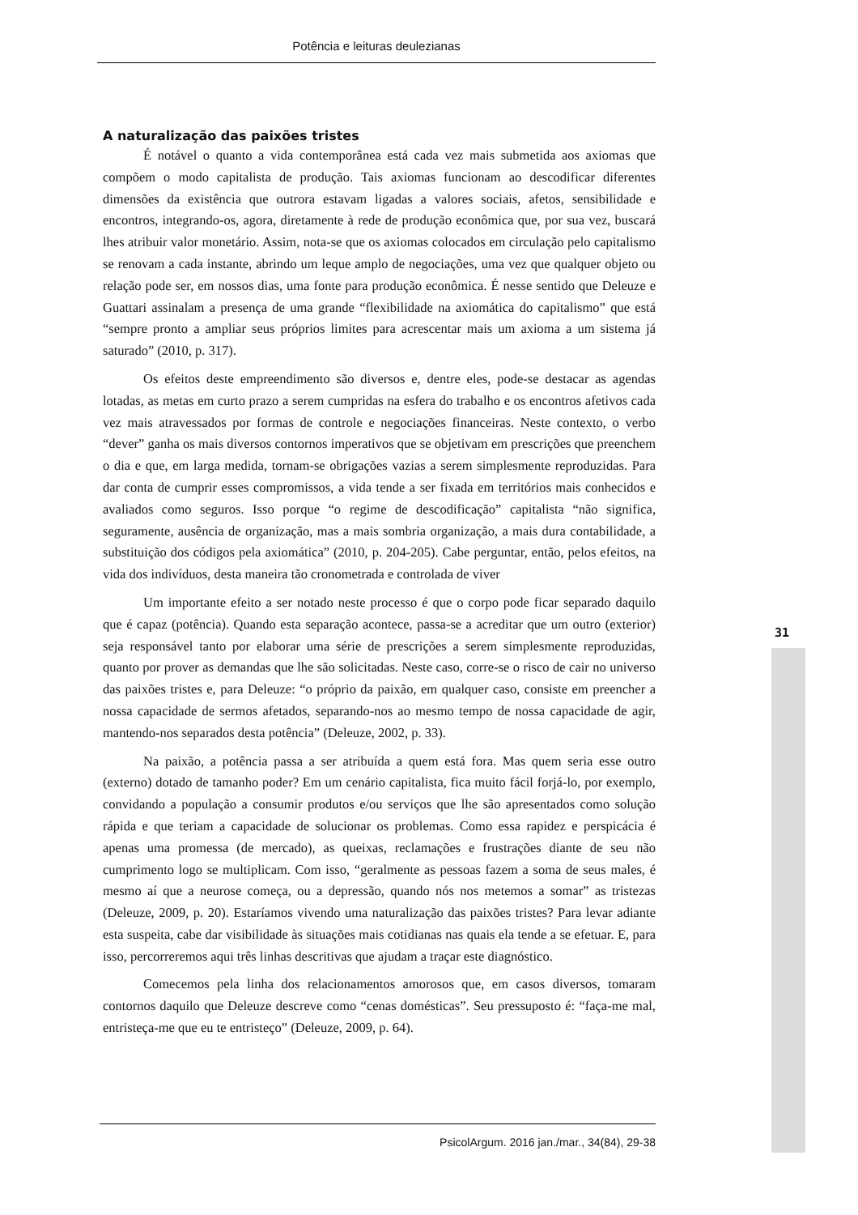Potência e leituras deulezianas
A naturalização das paixões tristes
É notável o quanto a vida contemporânea está cada vez mais submetida aos axiomas que compõem o modo capitalista de produção. Tais axiomas funcionam ao descodificar diferentes dimensões da existência que outrora estavam ligadas a valores sociais, afetos, sensibilidade e encontros, integrando-os, agora, diretamente à rede de produção econômica que, por sua vez, buscará lhes atribuir valor monetário. Assim, nota-se que os axiomas colocados em circulação pelo capitalismo se renovam a cada instante, abrindo um leque amplo de negociações, uma vez que qualquer objeto ou relação pode ser, em nossos dias, uma fonte para produção econômica. É nesse sentido que Deleuze e Guattari assinalam a presença de uma grande “flexibilidade na axiomática do capitalismo” que está “sempre pronto a ampliar seus próprios limites para acrescentar mais um axioma a um sistema já saturado” (2010, p. 317).
Os efeitos deste empreendimento são diversos e, dentre eles, pode-se destacar as agendas lotadas, as metas em curto prazo a serem cumpridas na esfera do trabalho e os encontros afetivos cada vez mais atravessados por formas de controle e negociações financeiras. Neste contexto, o verbo “dever” ganha os mais diversos contornos imperativos que se objetivam em prescrições que preenchem o dia e que, em larga medida, tornam-se obrigações vazias a serem simplesmente reproduzidas. Para dar conta de cumprir esses compromissos, a vida tende a ser fixada em territórios mais conhecidos e avaliados como seguros. Isso porque “o regime de descodificação” capitalista “não significa, seguramente, ausência de organização, mas a mais sombria organização, a mais dura contabilidade, a substituição dos códigos pela axiomática” (2010, p. 204-205). Cabe perguntar, então, pelos efeitos, na vida dos indivíduos, desta maneira tão cronometrada e controlada de viver
Um importante efeito a ser notado neste processo é que o corpo pode ficar separado daquilo que é capaz (potência). Quando esta separação acontece, passa-se a acreditar que um outro (exterior) seja responsável tanto por elaborar uma série de prescrições a serem simplesmente reproduzidas, quanto por prover as demandas que lhe são solicitadas. Neste caso, corre-se o risco de cair no universo das paixões tristes e, para Deleuze: “o próprio da paixão, em qualquer caso, consiste em preencher a nossa capacidade de sermos afetados, separando-nos ao mesmo tempo de nossa capacidade de agir, mantendo-nos separados desta potência” (Deleuze, 2002, p. 33).
Na paixão, a potência passa a ser atribuída a quem está fora. Mas quem seria esse outro (externo) dotado de tamanho poder? Em um cenário capitalista, fica muito fácil forjá-lo, por exemplo, convidando a população a consumir produtos e/ou serviços que lhe são apresentados como solução rápida e que teriam a capacidade de solucionar os problemas. Como essa rapidez e perspicácia é apenas uma promessa (de mercado), as queixas, reclamações e frustrações diante de seu não cumprimento logo se multiplicam. Com isso, “geralmente as pessoas fazem a soma de seus males, é mesmo aí que a neurose começa, ou a depressão, quando nós nos metemos a somar” as tristezas (Deleuze, 2009, p. 20). Estaríamos vivendo uma naturalização das paixões tristes? Para levar adiante esta suspeita, cabe dar visibilidade às situações mais cotidianas nas quais ela tende a se efetuar. E, para isso, percorreremos aqui três linhas descritivas que ajudam a traçar este diagnóstico.
Comecemos pela linha dos relacionamentos amorosos que, em casos diversos, tomaram contornos daquilo que Deleuze descreve como “cenas domésticas”. Seu pressuposto é: “faça-me mal, entristeça-me que eu te entristeço” (Deleuze, 2009, p. 64).
31
PsicolArgum. 2016 jan./mar., 34(84), 29-38